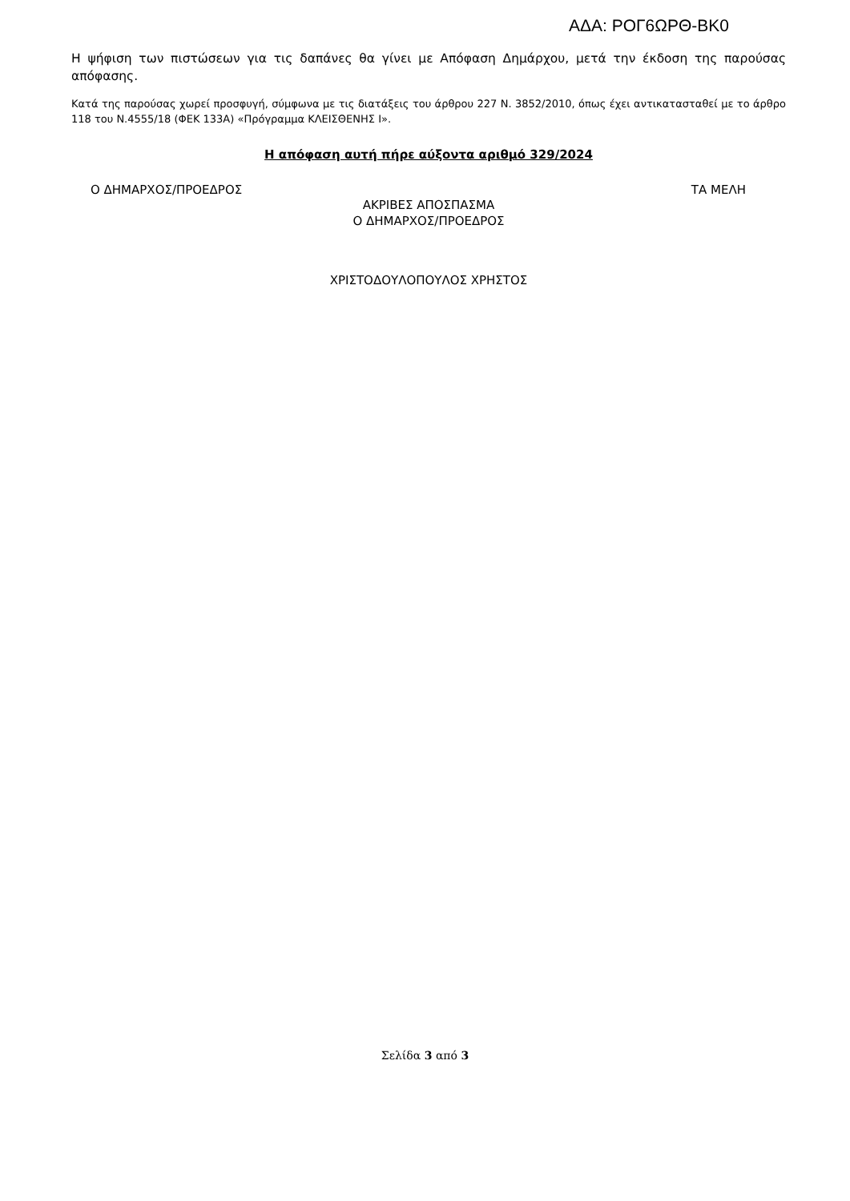ΑΔΑ: ΡΟΓ6ΩΡΘ-ΒΚ0
Η ψήφιση των πιστώσεων για τις δαπάνες θα γίνει με Απόφαση Δημάρχου, μετά την έκδοση της παρούσας απόφασης.
Κατά της παρούσας χωρεί προσφυγή, σύμφωνα με τις διατάξεις του άρθρου 227 Ν. 3852/2010, όπως έχει αντικατασταθεί με το άρθρο 118 του Ν.4555/18 (ΦΕΚ 133Α) «Πρόγραμμα ΚΛΕΙΣΘΕΝΗΣ Ι».
Η απόφαση αυτή πήρε αύξοντα αριθμό 329/2024
Ο ΔΗΜΑΡΧΟΣ/ΠΡΟΕΔΡΟΣ ΤΑ ΜΕΛΗ
ΑΚΡΙΒΕΣ ΑΠΟΣΠΑΣΜΑ
Ο ΔΗΜΑΡΧΟΣ/ΠΡΟΕΔΡΟΣ
ΧΡΙΣΤΟΔΟΥΛΟΠΟΥΛΟΣ ΧΡΗΣΤΟΣ
Σελίδα 3 από 3